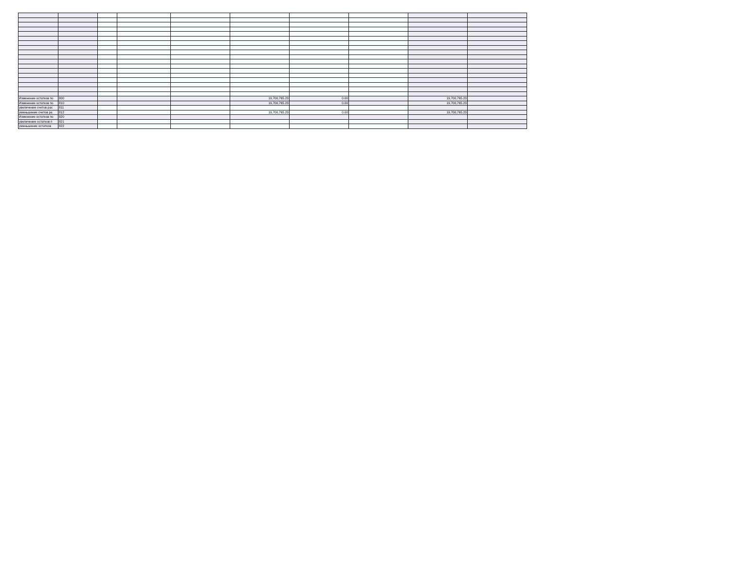| Изменение остатков по | 800 | | | | 19,700,765.23 | 0.00 | | 19,700,765.23 | |
| Изменение остатков по | 810 | | | | 19,700,765.23 | 0.00 | | 19,700,765.23 | |
| увеличение счетов рас | 811 | | | | | | | | |
| уменьшение счетов ра | 812 | | | | 19,700,765.23 | 0.00 | | 19,700,765.23 | |
| Изменение остатков по | 820 | | | | | | | | |
| увеличение остатков п | 821 | | | | | | | | |
| уменьшение остатков | 822 | | | | | | | | |